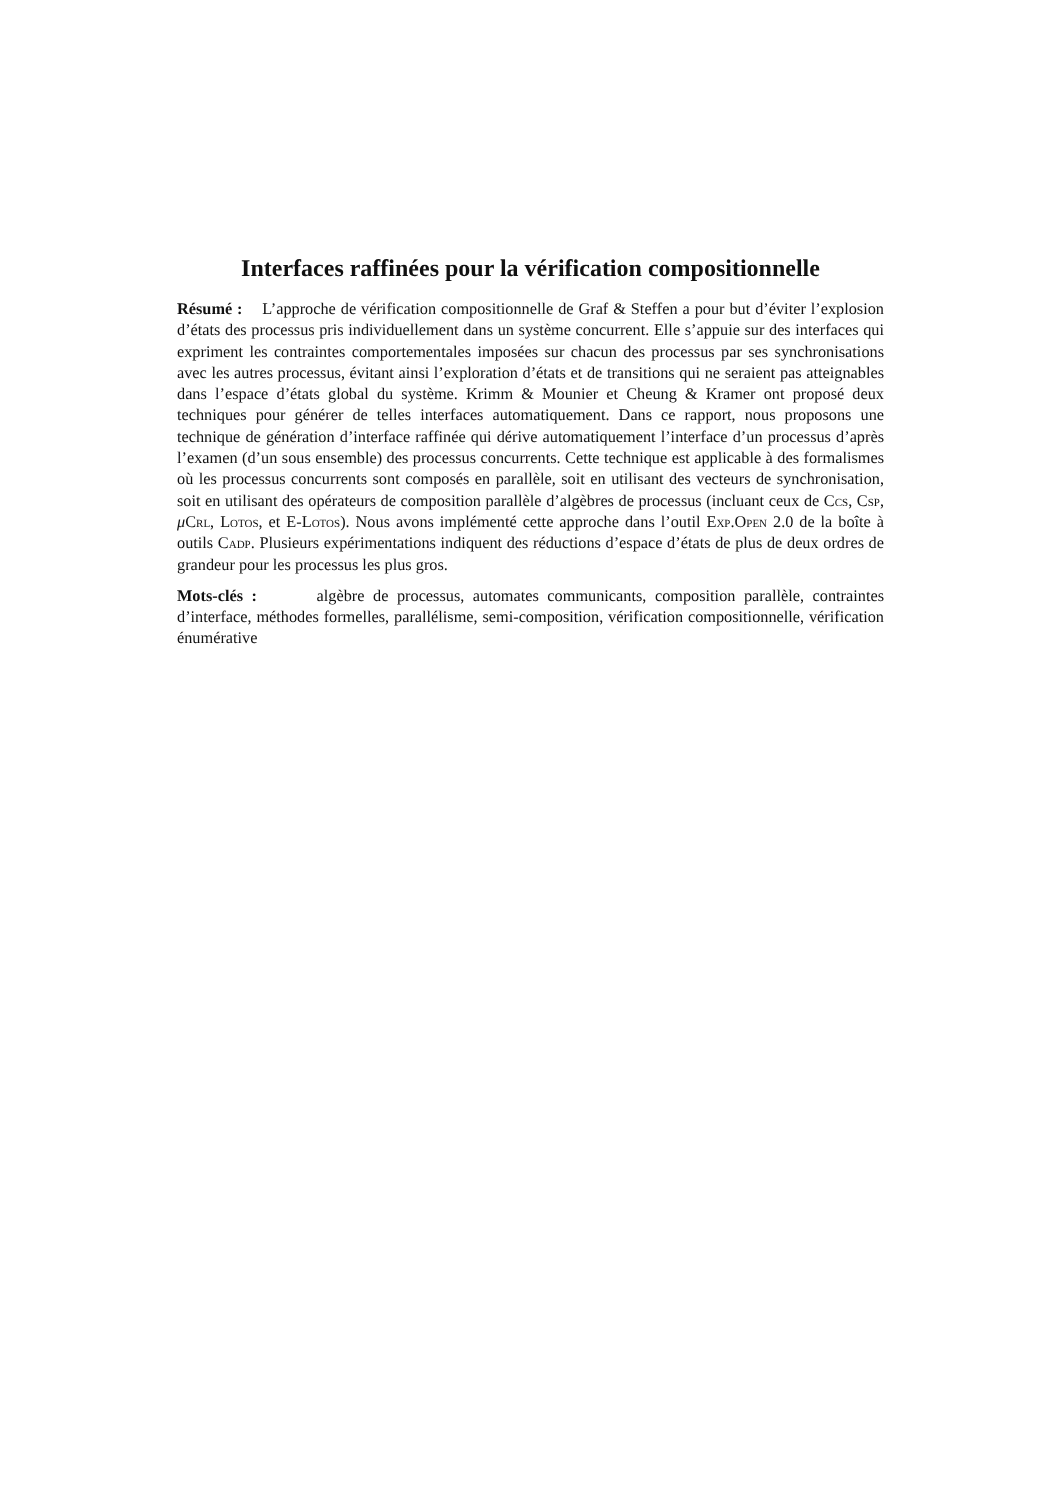Interfaces raffinées pour la vérification compositionnelle
Résumé : L’approche de vérification compositionnelle de Graf & Steffen a pour but d’éviter l’explosion d’états des processus pris individuellement dans un système concurrent. Elle s’appuie sur des interfaces qui expriment les contraintes comportementales imposées sur chacun des processus par ses synchronisations avec les autres processus, évitant ainsi l’exploration d’états et de transitions qui ne seraient pas atteignables dans l’espace d’états global du système. Krimm & Mounier et Cheung & Kramer ont proposé deux techniques pour générer de telles interfaces automatiquement. Dans ce rapport, nous proposons une technique de génération d’interface raffinée qui dérive automatiquement l’interface d’un processus d’après l’examen (d’un sous ensemble) des processus concurrents. Cette technique est applicable à des formalismes où les processus concurrents sont composés en parallèle, soit en utilisant des vecteurs de synchronisation, soit en utilisant des opérateurs de composition parallèle d’algèbres de processus (incluant ceux de Ccs, Csp, μCrl, Lotos, et E-Lotos). Nous avons implémenté cette approche dans l’outil Exp.Open 2.0 de la boîte à outils Cadp. Plusieurs expérimentations indiquent des réductions d’espace d’états de plus de deux ordres de grandeur pour les processus les plus gros.
Mots-clés : algèbre de processus, automates communicants, composition parallèle, contraintes d’interface, méthodes formelles, parallélisme, semi-composition, vérification compositionnelle, vérification énumérative